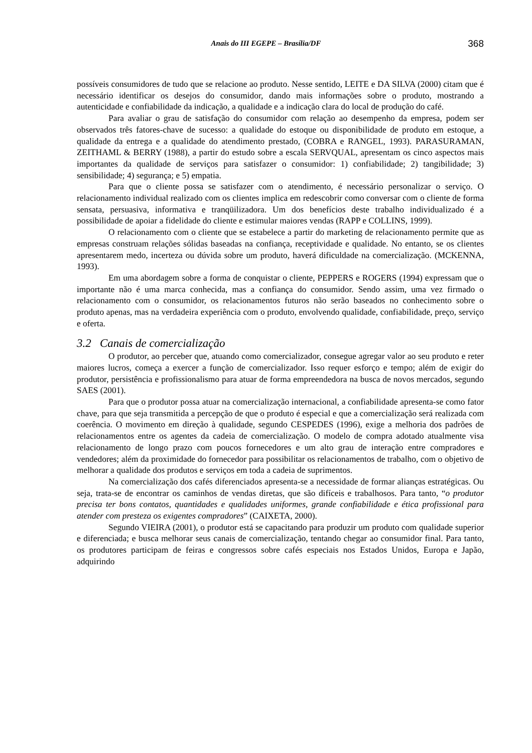Anais do III EGEPE – Brasília/DF
368
possíveis consumidores de tudo que se relacione ao produto. Nesse sentido, LEITE e DA SILVA (2000) citam que é necessário identificar os desejos do consumidor, dando mais informações sobre o produto, mostrando a autenticidade e confiabilidade da indicação, a qualidade e a indicação clara do local de produção do café.
Para avaliar o grau de satisfação do consumidor com relação ao desempenho da empresa, podem ser observados três fatores-chave de sucesso: a qualidade do estoque ou disponibilidade de produto em estoque, a qualidade da entrega e a qualidade do atendimento prestado, (COBRA e RANGEL, 1993). PARASURAMAN, ZEITHAML & BERRY (1988), a partir do estudo sobre a escala SERVQUAL, apresentam os cinco aspectos mais importantes da qualidade de serviços para satisfazer o consumidor: 1) confiabilidade; 2) tangibilidade; 3) sensibilidade; 4) segurança; e 5) empatia.
Para que o cliente possa se satisfazer com o atendimento, é necessário personalizar o serviço. O relacionamento individual realizado com os clientes implica em redescobrir como conversar com o cliente de forma sensata, persuasiva, informativa e tranqüilizadora. Um dos benefícios deste trabalho individualizado é a possibilidade de apoiar a fidelidade do cliente e estimular maiores vendas (RAPP e COLLINS, 1999).
O relacionamento com o cliente que se estabelece a partir do marketing de relacionamento permite que as empresas construam relações sólidas baseadas na confiança, receptividade e qualidade. No entanto, se os clientes apresentarem medo, incerteza ou dúvida sobre um produto, haverá dificuldade na comercialização. (MCKENNA, 1993).
Em uma abordagem sobre a forma de conquistar o cliente, PEPPERS e ROGERS (1994) expressam que o importante não é uma marca conhecida, mas a confiança do consumidor. Sendo assim, uma vez firmado o relacionamento com o consumidor, os relacionamentos futuros não serão baseados no conhecimento sobre o produto apenas, mas na verdadeira experiência com o produto, envolvendo qualidade, confiabilidade, preço, serviço e oferta.
3.2 Canais de comercialização
O produtor, ao perceber que, atuando como comercializador, consegue agregar valor ao seu produto e reter maiores lucros, começa a exercer a função de comercializador. Isso requer esforço e tempo; além de exigir do produtor, persistência e profissionalismo para atuar de forma empreendedora na busca de novos mercados, segundo SAES (2001).
Para que o produtor possa atuar na comercialização internacional, a confiabilidade apresenta-se como fator chave, para que seja transmitida a percepção de que o produto é especial e que a comercialização será realizada com coerência. O movimento em direção à qualidade, segundo CESPEDES (1996), exige a melhoria dos padrões de relacionamentos entre os agentes da cadeia de comercialização. O modelo de compra adotado atualmente visa relacionamento de longo prazo com poucos fornecedores e um alto grau de interação entre compradores e vendedores; além da proximidade do fornecedor para possibilitar os relacionamentos de trabalho, com o objetivo de melhorar a qualidade dos produtos e serviços em toda a cadeia de suprimentos.
Na comercialização dos cafés diferenciados apresenta-se a necessidade de formar alianças estratégicas. Ou seja, trata-se de encontrar os caminhos de vendas diretas, que são difíceis e trabalhosos. Para tanto, “o produtor precisa ter bons contatos, quantidades e qualidades uniformes, grande confiabilidade e ética profissional para atender com presteza os exigentes compradores” (CAIXETA, 2000).
Segundo VIEIRA (2001), o produtor está se capacitando para produzir um produto com qualidade superior e diferenciada; e busca melhorar seus canais de comercialização, tentando chegar ao consumidor final. Para tanto, os produtores participam de feiras e congressos sobre cafés especiais nos Estados Unidos, Europa e Japão, adquirindo